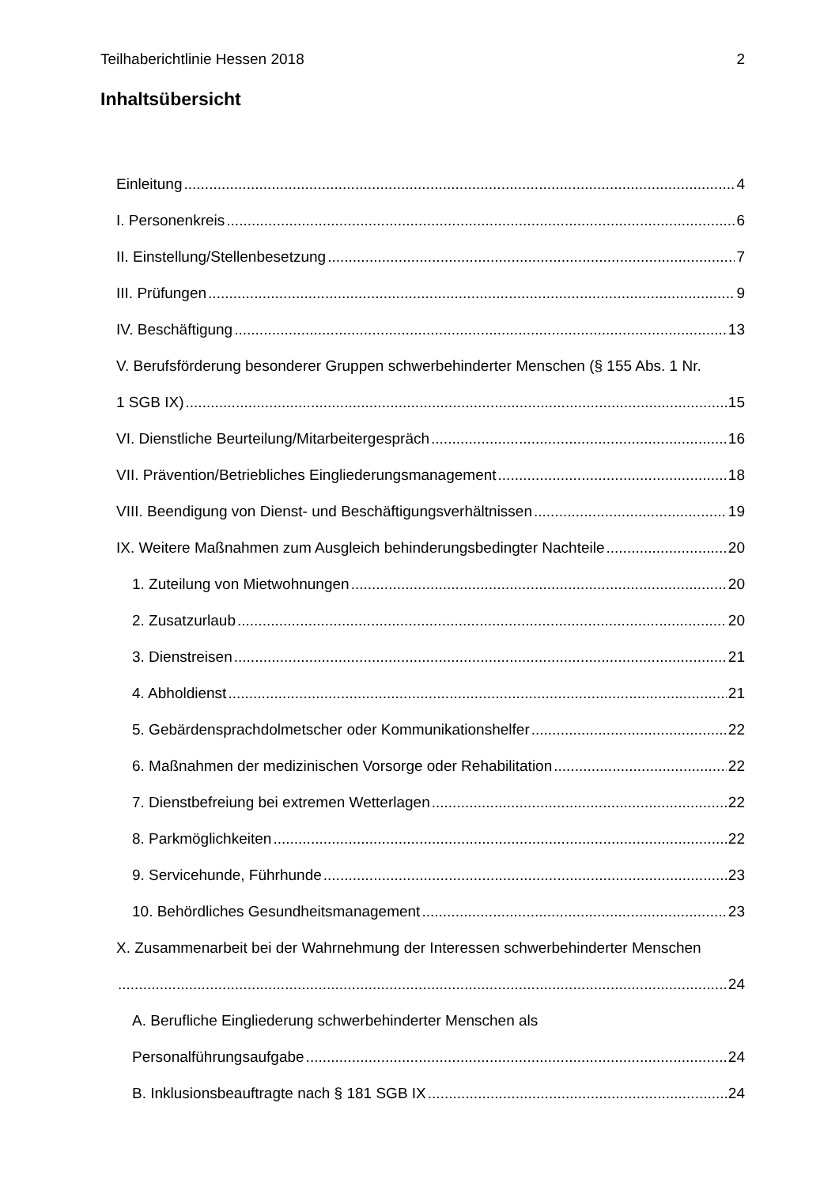Teilhaberichtlinie Hessen 2018 2
Inhaltsübersicht
Einleitung 4
I. Personenkreis 6
II. Einstellung/Stellenbesetzung 7
III. Prüfungen 9
IV. Beschäftigung 13
V. Berufsförderung besonderer Gruppen schwerbehinderter Menschen (§ 155 Abs. 1 Nr.
1 SGB IX) 15
VI. Dienstliche Beurteilung/Mitarbeitergespräch 16
VII. Prävention/Betriebliches Eingliederungsmanagement 18
VIII. Beendigung von Dienst- und Beschäftigungsverhältnissen 19
IX. Weitere Maßnahmen zum Ausgleich behinderungsbedingter Nachteile 20
1. Zuteilung von Mietwohnungen 20
2. Zusatzurlaub 20
3. Dienstreisen 21
4. Abholdienst 21
5. Gebärdensprachdolmetscher oder Kommunikationshelfer 22
6. Maßnahmen der medizinischen Vorsorge oder Rehabilitation 22
7. Dienstbefreiung bei extremen Wetterlagen 22
8. Parkmöglichkeiten 22
9. Servicehunde, Führhunde 23
10. Behördliches Gesundheitsmanagement 23
X. Zusammenarbeit bei der Wahrnehmung der Interessen schwerbehinderter Menschen
24
A. Berufliche Eingliederung schwerbehinderter Menschen als
Personalführungsaufgabe 24
B. Inklusionsbeauftragte nach § 181 SGB IX 24